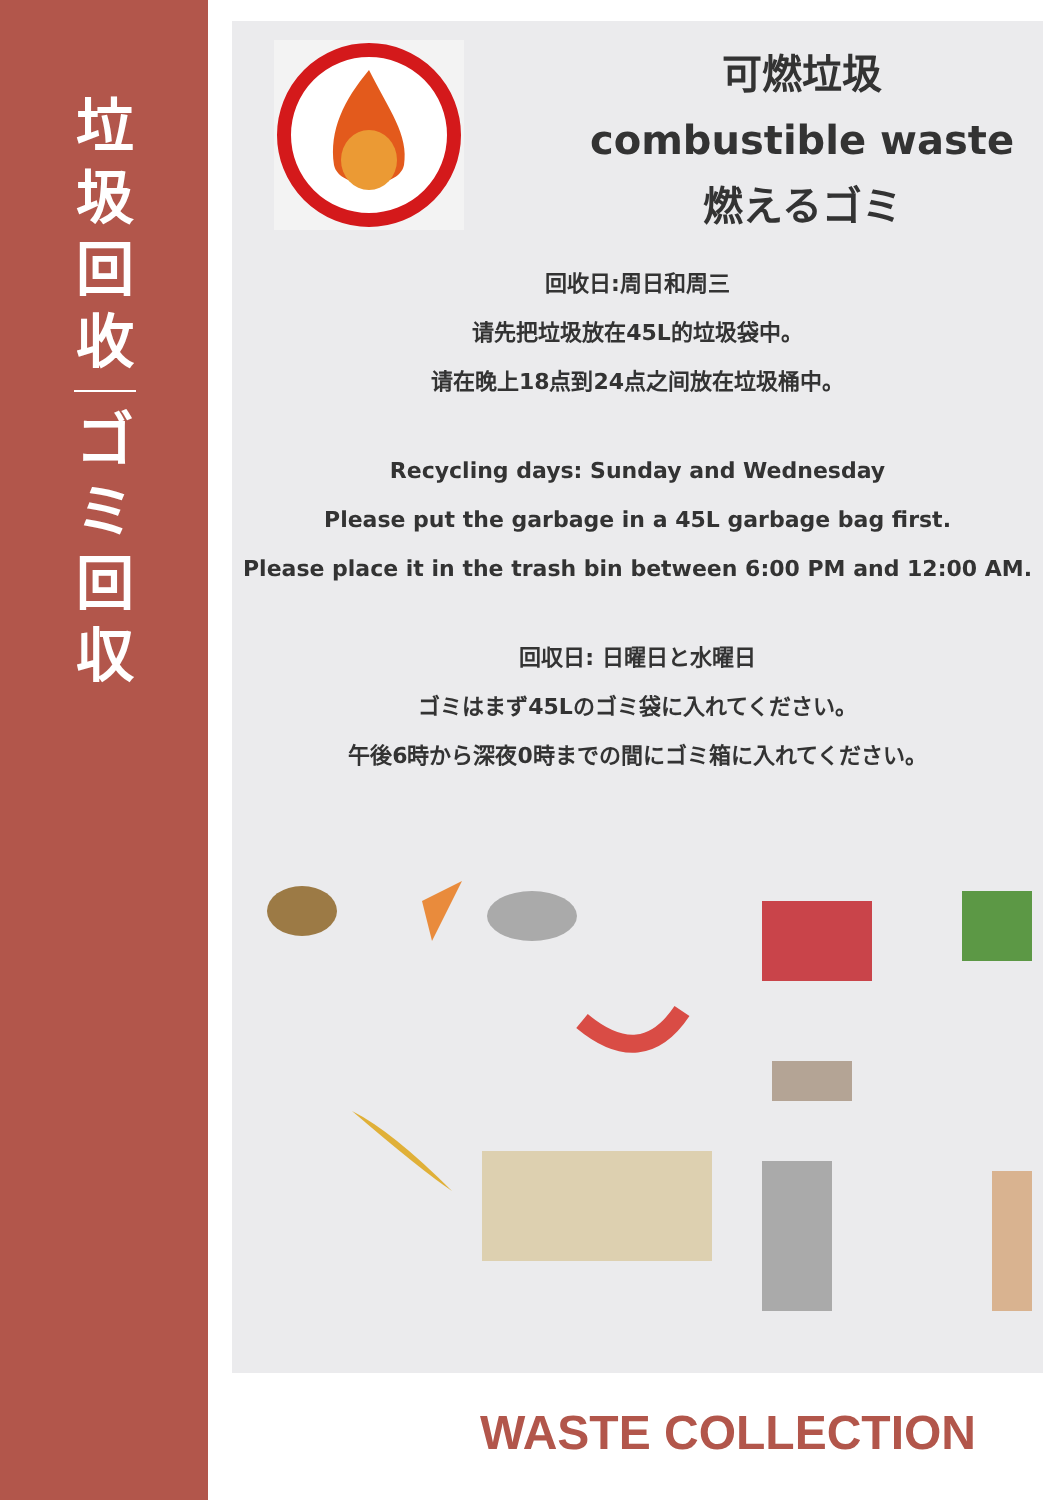垃
圾
回
收
ゴ
ミ
回
収
可燃垃圾
combustible waste
燃えるゴミ
回收日:周日和周三
请先把垃圾放在45L的垃圾袋中。
请在晚上18点到24点之间放在垃圾桶中。
Recycling days: Sunday and Wednesday
Please put the garbage in a 45L garbage bag first.
Please place it in the trash bin between 6:00 PM and 12:00 AM.
回収日: 日曜日と水曜日
ゴミはまず45Lのゴミ袋に入れてください。
午後6時から深夜0時までの間にゴミ箱に入れてください。
WASTE COLLECTION